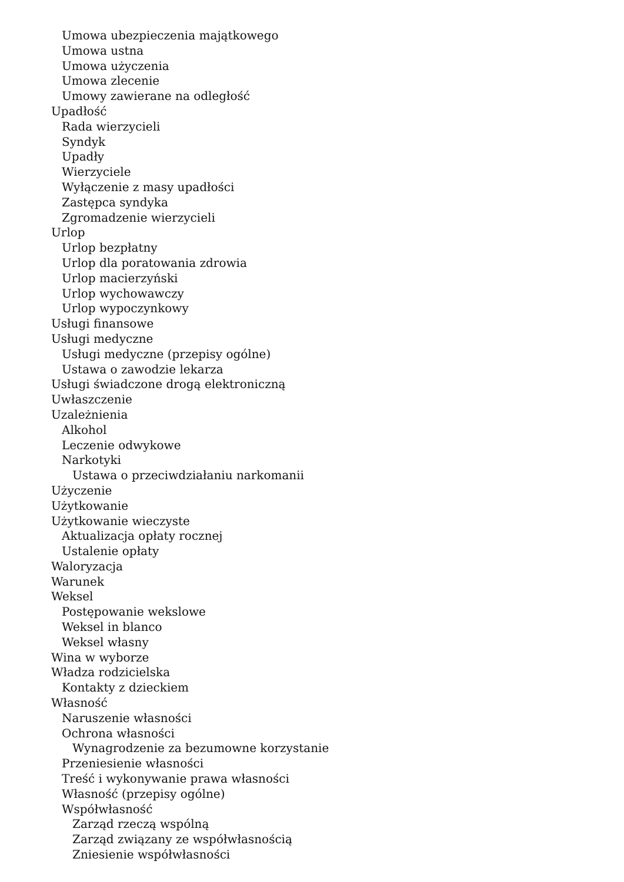Umowa ubezpieczenia majątkowego
Umowa ustna
Umowa użyczenia
Umowa zlecenie
Umowy zawierane na odległość
Upadłość
Rada wierzycieli
Syndyk
Upadły
Wierzyciele
Wyłączenie z masy upadłości
Zastępca syndyka
Zgromadzenie wierzycieli
Urlop
Urlop bezpłatny
Urlop dla poratowania zdrowia
Urlop macierzyński
Urlop wychowawczy
Urlop wypoczynkowy
Usługi finansowe
Usługi medyczne
Usługi medyczne (przepisy ogólne)
Ustawa o zawodzie lekarza
Usługi świadczone drogą elektroniczną
Uwłaszczenie
Uzależnienia
Alkohol
Leczenie odwykowe
Narkotyki
Ustawa o przeciwdziałaniu narkomanii
Użyczenie
Użytkowanie
Użytkowanie wieczyste
Aktualizacja opłaty rocznej
Ustalenie opłaty
Waloryzacja
Warunek
Weksel
Postępowanie wekslowe
Weksel in blanco
Weksel własny
Wina w wyborze
Władza rodzicielska
Kontakty z dzieckiem
Własność
Naruszenie własności
Ochrona własności
Wynagrodzenie za bezumowne korzystanie
Przeniesienie własności
Treść i wykonywanie prawa własności
Własność (przepisy ogólne)
Współwłasność
Zarząd rzeczą wspólną
Zarząd związany ze współwłasnością
Zniesienie współwłasności